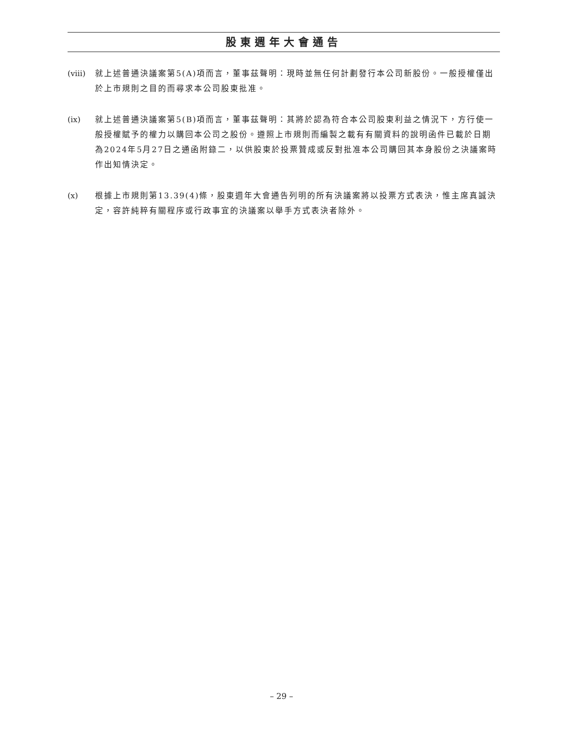股東週年大會通告
(viii)
就上述普通決議案第5(A)項而言，董事茲聲明：現時並無任何計劃發行本公司新股份。一般授權僅出於上市規則之目的而尋求本公司股東批准。
(ix) 就上述普通決議案第5(B)項而言，董事茲聲明：其將於認為符合本公司股東利益之情況下，方行使一般授權賦予的權力以購回本公司之股份。遵照上市規則而編製之載有有關資料的說明函件已載於日期為2024年5月27日之通函附錄二，以供股東於投票贊成或反對批准本公司購回其本身股份之決議案時作出知情決定。
(x) 根據上市規則第13.39(4)條，股東週年大會通告列明的所有決議案將以投票方式表決，惟主席真誠決定，容許純粹有關程序或行政事宜的決議案以舉手方式表決者除外。
– 29 –